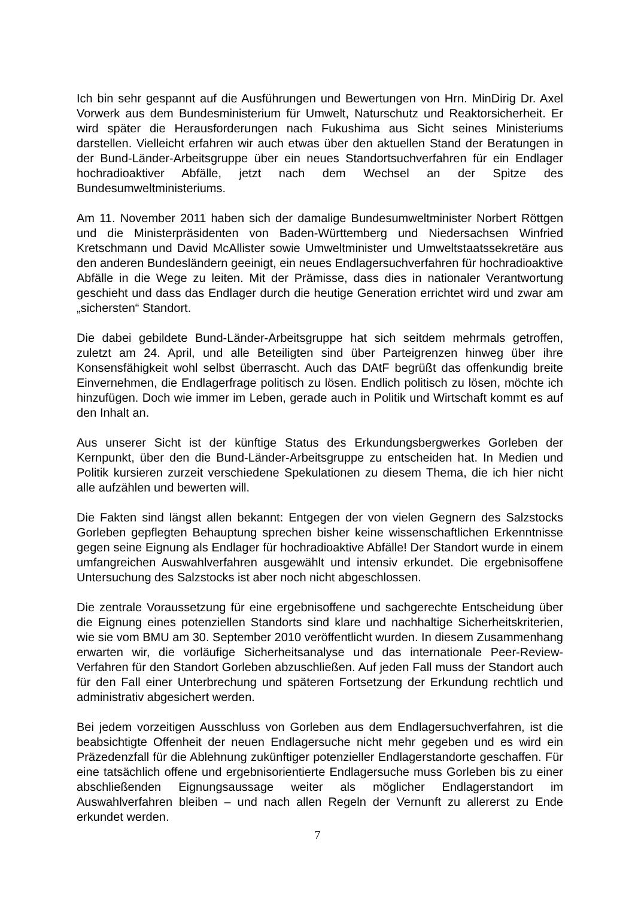Ich bin sehr gespannt auf die Ausführungen und Bewertungen von Hrn. MinDirig Dr. Axel Vorwerk aus dem Bundesministerium für Umwelt, Naturschutz und Reaktorsicherheit. Er wird später die Herausforderungen nach Fukushima aus Sicht seines Ministeriums darstellen. Vielleicht erfahren wir auch etwas über den aktuellen Stand der Beratungen in der Bund-Länder-Arbeitsgruppe über ein neues Standortsuchverfahren für ein Endlager hochradioaktiver Abfälle, jetzt nach dem Wechsel an der Spitze des Bundesumweltministeriums.
Am 11. November 2011 haben sich der damalige Bundesumweltminister Norbert Röttgen und die Ministerpräsidenten von Baden-Württemberg und Niedersachsen Winfried Kretschmann und David McAllister sowie Umweltminister und Umweltstaatssekretäre aus den anderen Bundesländern geeinigt, ein neues Endlagersuchverfahren für hochradioaktive Abfälle in die Wege zu leiten. Mit der Prämisse, dass dies in nationaler Verantwortung geschieht und dass das Endlager durch die heutige Generation errichtet wird und zwar am „sichersten“ Standort.
Die dabei gebildete Bund-Länder-Arbeitsgruppe hat sich seitdem mehrmals getroffen, zuletzt am 24. April, und alle Beteiligten sind über Parteigrenzen hinweg über ihre Konsensfähigkeit wohl selbst überrascht. Auch das DAtF begrüßt das offenkundig breite Einvernehmen, die Endlagerfrage politisch zu lösen. Endlich politisch zu lösen, möchte ich hinzufügen. Doch wie immer im Leben, gerade auch in Politik und Wirtschaft kommt es auf den Inhalt an.
Aus unserer Sicht ist der künftige Status des Erkundungsbergwerkes Gorleben der Kernpunkt, über den die Bund-Länder-Arbeitsgruppe zu entscheiden hat. In Medien und Politik kursieren zurzeit verschiedene Spekulationen zu diesem Thema, die ich hier nicht alle aufzählen und bewerten will.
Die Fakten sind längst allen bekannt: Entgegen der von vielen Gegnern des Salzstocks Gorleben gepflegten Behauptung sprechen bisher keine wissenschaftlichen Erkenntnisse gegen seine Eignung als Endlager für hochradioaktive Abfälle! Der Standort wurde in einem umfangreichen Auswahlverfahren ausgewählt und intensiv erkundet. Die ergebnisoffene Untersuchung des Salzstocks ist aber noch nicht abgeschlossen.
Die zentrale Voraussetzung für eine ergebnisoffene und sachgerechte Entscheidung über die Eignung eines potenziellen Standorts sind klare und nachhaltige Sicherheitskriterien, wie sie vom BMU am 30. September 2010 veröffentlicht wurden. In diesem Zusammenhang erwarten wir, die vorläufige Sicherheitsanalyse und das internationale Peer-Review-Verfahren für den Standort Gorleben abzuschließen. Auf jeden Fall muss der Standort auch für den Fall einer Unterbrechung und späteren Fortsetzung der Erkundung rechtlich und administrativ abgesichert werden.
Bei jedem vorzeitigen Ausschluss von Gorleben aus dem Endlagersuchverfahren, ist die beabsichtigte Offenheit der neuen Endlagersuche nicht mehr gegeben und es wird ein Präzedenzfall für die Ablehnung zukünftiger potenzieller Endlagerstandorte geschaffen. Für eine tatsächlich offene und ergebnisorientierte Endlagersuche muss Gorleben bis zu einer abschließenden Eignungsaussage weiter als möglicher Endlagerstandort im Auswahlverfahren bleiben – und nach allen Regeln der Vernunft zu allererst zu Ende erkundet werden.
7